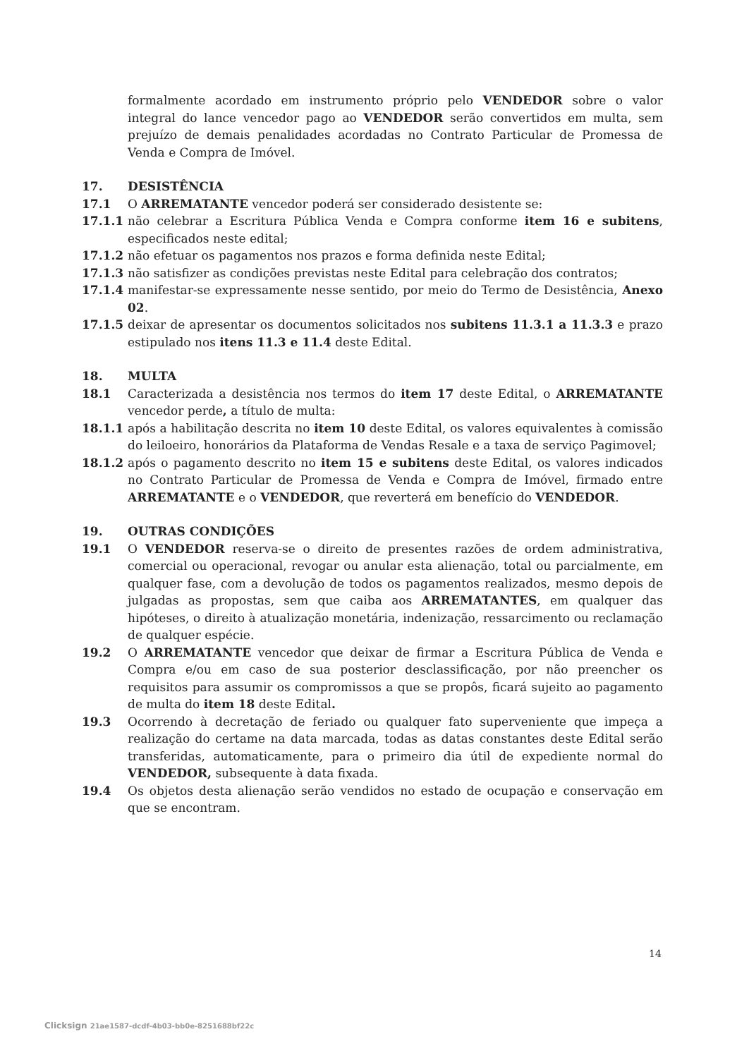formalmente acordado em instrumento próprio pelo VENDEDOR sobre o valor integral do lance vencedor pago ao VENDEDOR serão convertidos em multa, sem prejuízo de demais penalidades acordadas no Contrato Particular de Promessa de Venda e Compra de Imóvel.
17. DESISTÊNCIA
17.1 O ARREMATANTE vencedor poderá ser considerado desistente se:
17.1.1 não celebrar a Escritura Pública Venda e Compra conforme item 16 e subitens, especificados neste edital;
17.1.2 não efetuar os pagamentos nos prazos e forma definida neste Edital;
17.1.3 não satisfizer as condições previstas neste Edital para celebração dos contratos;
17.1.4 manifestar-se expressamente nesse sentido, por meio do Termo de Desistência, Anexo 02.
17.1.5 deixar de apresentar os documentos solicitados nos subitens 11.3.1 a 11.3.3 e prazo estipulado nos itens 11.3 e 11.4 deste Edital.
18. MULTA
18.1 Caracterizada a desistência nos termos do item 17 deste Edital, o ARREMATANTE vencedor perde, a título de multa:
18.1.1 após a habilitação descrita no item 10 deste Edital, os valores equivalentes à comissão do leiloeiro, honorários da Plataforma de Vendas Resale e a taxa de serviço Pagimovel;
18.1.2 após o pagamento descrito no item 15 e subitens deste Edital, os valores indicados no Contrato Particular de Promessa de Venda e Compra de Imóvel, firmado entre ARREMATANTE e o VENDEDOR, que reverterá em benefício do VENDEDOR.
19. OUTRAS CONDIÇÕES
19.1 O VENDEDOR reserva-se o direito de presentes razões de ordem administrativa, comercial ou operacional, revogar ou anular esta alienação, total ou parcialmente, em qualquer fase, com a devolução de todos os pagamentos realizados, mesmo depois de julgadas as propostas, sem que caiba aos ARREMATANTES, em qualquer das hipóteses, o direito à atualização monetária, indenização, ressarcimento ou reclamação de qualquer espécie.
19.2 O ARREMATANTE vencedor que deixar de firmar a Escritura Pública de Venda e Compra e/ou em caso de sua posterior desclassificação, por não preencher os requisitos para assumir os compromissos a que se propôs, ficará sujeito ao pagamento de multa do item 18 deste Edital.
19.3 Ocorrendo à decretação de feriado ou qualquer fato superveniente que impeça a realização do certame na data marcada, todas as datas constantes deste Edital serão transferidas, automaticamente, para o primeiro dia útil de expediente normal do VENDEDOR, subsequente à data fixada.
19.4 Os objetos desta alienação serão vendidos no estado de ocupação e conservação em que se encontram.
14
Clicksign 21ae1587-dcdf-4b03-bb0e-8251688bf22c